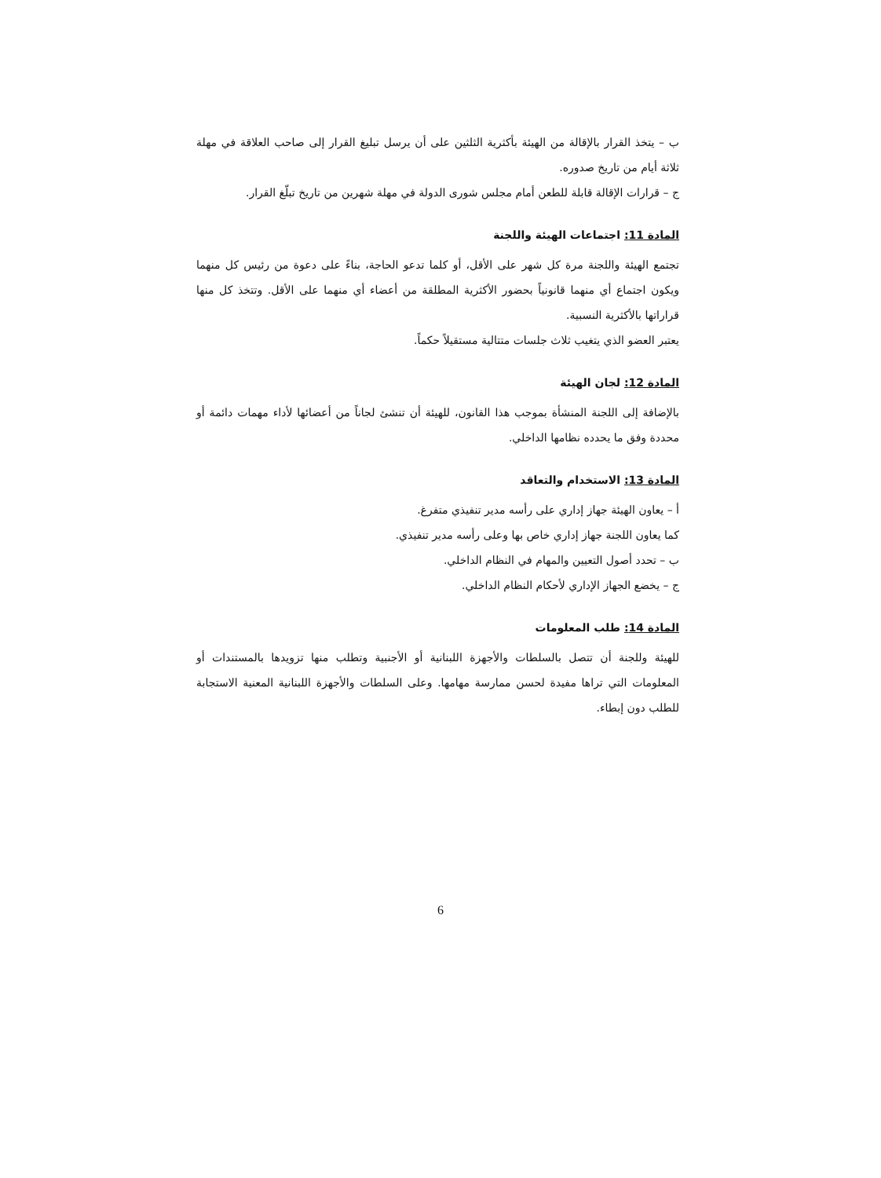ب – يتخذ القرار بالإقالة من الهيئة بأكثرية الثلثين على أن يرسل تبليغ القرار إلى صاحب العلاقة في مهلة ثلاثة أيام من تاريخ صدوره.
ج – قرارات الإقالة قابلة للطعن أمام مجلس شورى الدولة في مهلة شهرين من تاريخ تبلّغ القرار.
المادة 11: اجتماعات الهيئة واللجنة
تجتمع الهيئة واللجنة مرة كل شهر على الأقل، أو كلما تدعو الحاجة، بناءً على دعوة من رئيس كل منهما ويكون اجتماع أي منهما قانونياً بحضور الأكثرية المطلقة من أعضاء أي منهما على الأقل. وتتخذ كل منها قراراتها بالأكثرية النسبية.
يعتبر العضو الذي يتغيب ثلاث جلسات متتالية مستقيلاً حكماً.
المادة 12: لجان الهيئة
بالإضافة إلى اللجنة المنشأة بموجب هذا القانون، للهيئة أن تنشئ لجاناً من أعضائها لأداء مهمات دائمة أو محددة وفق ما يحدده نظامها الداخلي.
المادة 13: الاستخدام والتعاقد
أ – يعاون الهيئة جهاز إداري على رأسه مدير تنفيذي متفرغ.
كما يعاون اللجنة جهاز إداري خاص بها وعلى رأسه مدير تنفيذي.
ب – تحدد أصول التعيين والمهام في النظام الداخلي.
ج – يخضع الجهاز الإداري لأحكام النظام الداخلي.
المادة 14: طلب المعلومات
للهيئة وللجنة أن تتصل بالسلطات والأجهزة اللبنانية أو الأجنبية وتطلب منها تزويدها بالمستندات أو المعلومات التي تراها مفيدة لحسن ممارسة مهامها. وعلى السلطات والأجهزة اللبنانية المعنية الاستجابة للطلب دون إبطاء.
6